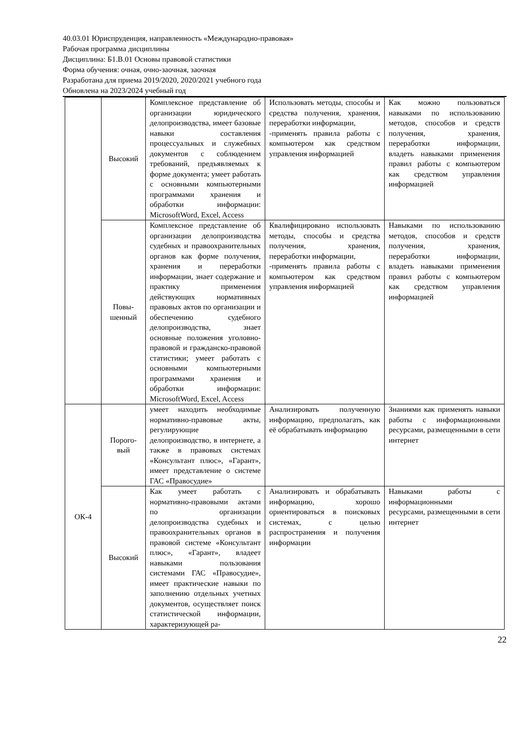40.03.01 Юриспруденция, направленность «Международно-правовая»
Рабочая программа дисциплины
Дисциплина: Б1.В.01 Основы правовой статистики
Форма обучения: очная, очно-заочная, заочная
Разработана для приема 2019/2020, 2020/2021 учебного года
Обновлена на 2023/2024 учебный год
| | Высокий | Комплексное представление об организации юридического делопроизводства, имеет базовые навыки составления процессуальных и служебных документов с соблюдением требований, предъявляемых к форме документа; умеет работать с основными компьютерными программами хранения и обработки информации: MicrosoftWord, Excel, Access | Использовать методы, способы и средства получения, хранения, переработки информации, -применять правила работы с компьютером как средством управления информацией | Как можно пользоваться навыками по использованию методов, способов и средств получения, хранения, переработки информации, владеть навыками применения правил работы с компьютером как средством управления информацией |
| | Повы- шенный | Комплексное представление об организации делопроизводства судебных и правоохранительных органов как форме получения, хранения и переработки информации, знает содержание и практику применения действующих нормативных правовых актов по организации и обеспечению судебного делопроизводства, знает основные положения уголовно-правовой и гражданско-правовой статистики; умеет работать с основными компьютерными программами хранения и обработки информации: MicrosoftWord, Excel, Access | Квалифицировано использовать методы, способы и средства получения, хранения, переработки информации, -применять правила работы с компьютером как средством управления информацией | Навыками по использованию методов, способов и средств получения, хранения, переработки информации, владеть навыками применения правил работы с компьютером как средством управления информацией |
| ОК-4 | Порого- вый | умеет находить необходимые нормативно-правовые акты, регулирующие делопроизводство, в интернете, а также в правовых системах «Консультант плюс», «Гарант», имеет представление о системе ГАС «Правосудие» | Анализировать полученную информацию, предполагать, как её обрабатывать информацию | Знаниями как применять навыки работы с информационными ресурсами, размещенными в сети интернет |
| | Высокий | Как умеет работать с нормативно-правовыми актами по организации делопроизводства судебных и правоохранительных органов в правовой системе «Консультант плюс», «Гарант», владеет навыками пользования системами ГАС «Правосудие», имеет практические навыки по заполнению отдельных учетных документов, осуществляет поиск статистической информации, характеризующей ра- | Анализировать и обрабатывать информацию, хорошо ориентироваться в поисковых системах, с целью распространения и получения информации | Навыками работы с информационными ресурсами, размещенными в сети интернет |
22